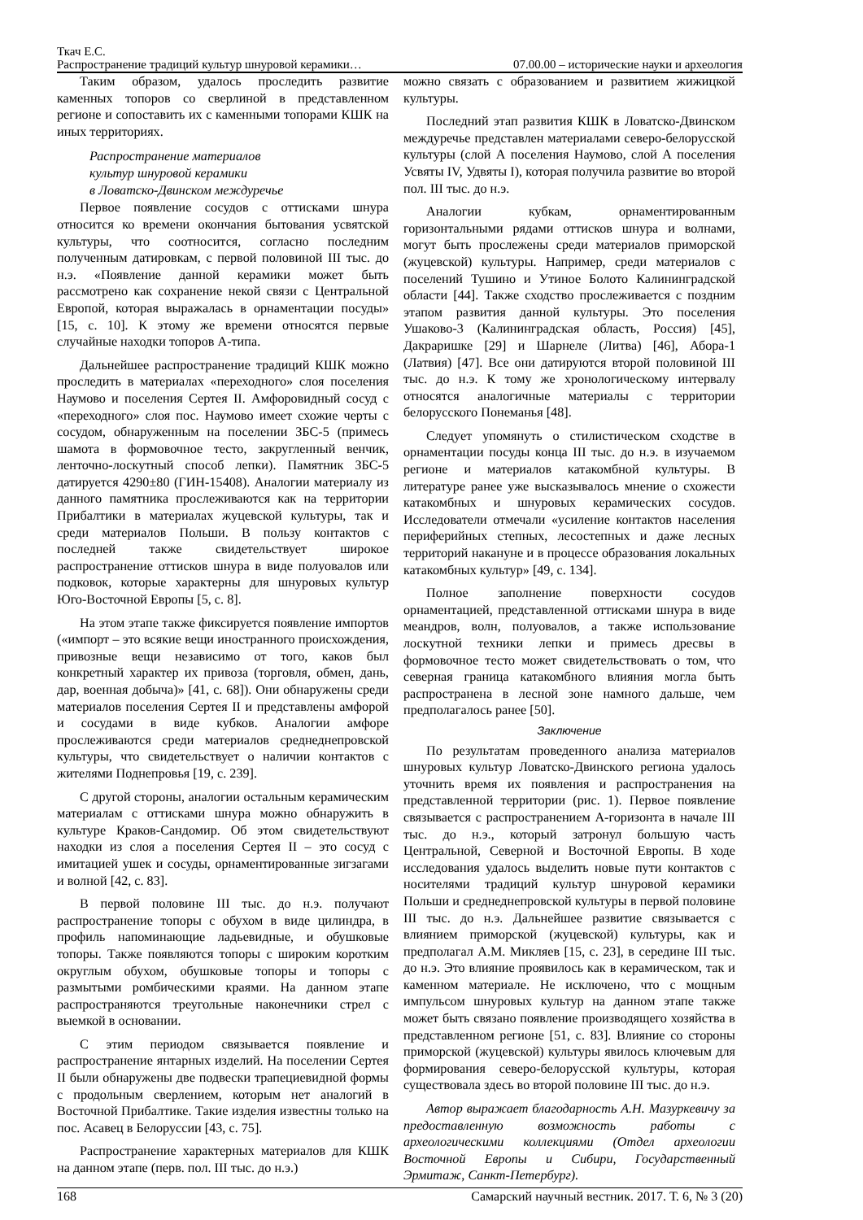Ткач Е.С.
Распространение традиций культур шнуровой керамики… 07.00.00 – исторические науки и археология
Таким образом, удалось проследить развитие каменных топоров со сверлиной в представленном регионе и сопоставить их с каменными топорами КШК на иных территориях.
Распространение материалов
культур шнуровой керамики
в Ловатско-Двинском междуречье
Первое появление сосудов с оттисками шнура относится ко времени окончания бытования усвятской культуры, что соотносится, согласно последним полученным датировкам, с первой половиной III тыс. до н.э. «Появление данной керамики может быть рассмотрено как сохранение некой связи с Центральной Европой, которая выражалась в орнаментации посуды» [15, с. 10]. К этому же времени относятся первые случайные находки топоров А-типа.
Дальнейшее распространение традиций КШК можно проследить в материалах «переходного» слоя поселения Наумово и поселения Сертея II. Амфоровидный сосуд с «переходного» слоя пос. Наумово имеет схожие черты с сосудом, обнаруженным на поселении ЗБС-5 (примесь шамота в формовочное тесто, закругленный венчик, ленточно-лоскутный способ лепки). Памятник ЗБС-5 датируется 4290±80 (ГИН-15408). Аналогии материалу из данного памятника прослеживаются как на территории Прибалтики в материалах жуцевской культуры, так и среди материалов Польши. В пользу контактов с последней также свидетельствует широкое распространение оттисков шнура в виде полуовалов или подковок, которые характерны для шнуровых культур Юго-Восточной Европы [5, с. 8].
На этом этапе также фиксируется появление импортов («импорт – это всякие вещи иностранного происхождения, привозные вещи независимо от того, каков был конкретный характер их привоза (торговля, обмен, дань, дар, военная добыча)» [41, с. 68]). Они обнаружены среди материалов поселения Сертея II и представлены амфорой и сосудами в виде кубков. Аналогии амфоре прослеживаются среди материалов среднеднепровской культуры, что свидетельствует о наличии контактов с жителями Поднепровья [19, с. 239].
С другой стороны, аналогии остальным керамическим материалам с оттисками шнура можно обнаружить в культуре Краков-Сандомир. Об этом свидетельствуют находки из слоя а поселения Сертея II – это сосуд с имитацией ушек и сосуды, орнаментированные зигзагами и волной [42, с. 83].
В первой половине III тыс. до н.э. получают распространение топоры с обухом в виде цилиндра, в профиль напоминающие ладьевидные, и обушковые топоры. Также появляются топоры с широким коротким округлым обухом, обушковые топоры и топоры с размытыми ромбическими краями. На данном этапе распространяются треугольные наконечники стрел с выемкой в основании.
С этим периодом связывается появление и распространение янтарных изделий. На поселении Сертея II были обнаружены две подвески трапециевидной формы с продольным сверлением, которым нет аналогий в Восточной Прибалтике. Такие изделия известны только на пос. Асавец в Белоруссии [43, с. 75].
Распространение характерных материалов для КШК на данном этапе (перв. пол. III тыс. до н.э.)
можно связать с образованием и развитием жижицкой культуры.
Последний этап развития КШК в Ловатско-Двинском междуречье представлен материалами северо-белорусской культуры (слой А поселения Наумово, слой А поселения Усвяты IV, Удвяты I), которая получила развитие во второй пол. III тыс. до н.э.
Аналогии кубкам, орнаментированным горизонтальными рядами оттисков шнура и волнами, могут быть прослежены среди материалов приморской (жуцевской) культуры. Например, среди материалов с поселений Тушино и Утиное Болото Калининградской области [44]. Также сходство прослеживается с поздним этапом развития данной культуры. Это поселения Ушаково-3 (Калининградская область, Россия) [45], Дакраришке [29] и Шарнеле (Литва) [46], Абора-1 (Латвия) [47]. Все они датируются второй половиной III тыс. до н.э. К тому же хронологическому интервалу относятся аналогичные материалы с территории белорусского Понеманья [48].
Следует упомянуть о стилистическом сходстве в орнаментации посуды конца III тыс. до н.э. в изучаемом регионе и материалов катакомбной культуры. В литературе ранее уже высказывалось мнение о схожести катакомбных и шнуровых керамических сосудов. Исследователи отмечали «усиление контактов населения периферийных степных, лесостепных и даже лесных территорий накануне и в процессе образования локальных катакомбных культур» [49, с. 134].
Полное заполнение поверхности сосудов орнаментацией, представленной оттисками шнура в виде меандров, волн, полуовалов, а также использование лоскутной техники лепки и примесь дресвы в формовочное тесто может свидетельствовать о том, что северная граница катакомбного влияния могла быть распространена в лесной зоне намного дальше, чем предполагалось ранее [50].
Заключение
По результатам проведенного анализа материалов шнуровых культур Ловатско-Двинского региона удалось уточнить время их появления и распространения на представленной территории (рис. 1). Первое появление связывается с распространением А-горизонта в начале III тыс. до н.э., который затронул большую часть Центральной, Северной и Восточной Европы. В ходе исследования удалось выделить новые пути контактов с носителями традиций культур шнуровой керамики Польши и среднеднепровской культуры в первой половине III тыс. до н.э. Дальнейшее развитие связывается с влиянием приморской (жуцевской) культуры, как и предполагал А.М. Микляев [15, с. 23], в середине III тыс. до н.э. Это влияние проявилось как в керамическом, так и каменном материале. Не исключено, что с мощным импульсом шнуровых культур на данном этапе также может быть связано появление производящего хозяйства в представленном регионе [51, с. 83]. Влияние со стороны приморской (жуцевской) культуры явилось ключевым для формирования северо-белорусской культуры, которая существовала здесь во второй половине III тыс. до н.э.
Автор выражает благодарность А.Н. Мазуркевичу за предоставленную возможность работы с археологическими коллекциями (Отдел археологии Восточной Европы и Сибири, Государственный Эрмитаж, Санкт-Петербург).
168 Самарский научный вестник. 2017. Т. 6, № 3 (20)